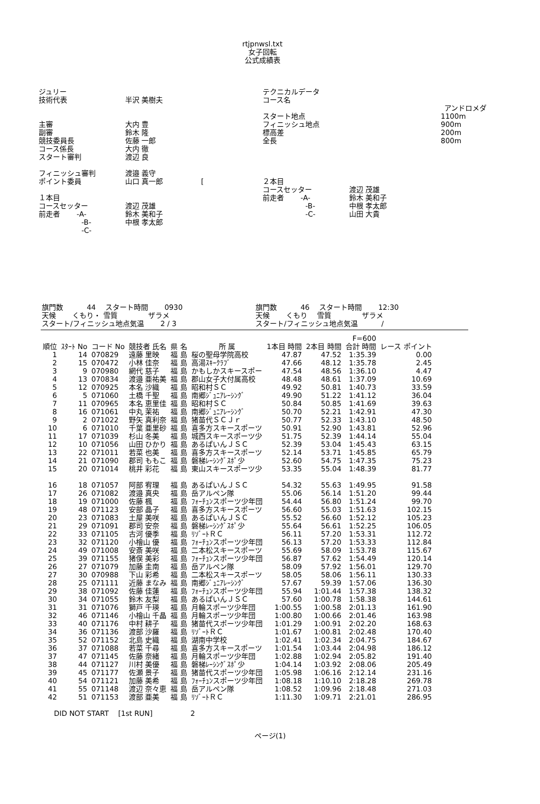rtjpnwsl.txt
女子回転
公式成績表
ジュリー
技術代表 半沢 美樹夫
主審 大内 豊
副審 鈴木 隆
競技委員長 佐藤 一郎
コース係長 大内 徹
スタート審判 渡辺 良
フィニッシュ審判 渡邉 義守
ポイント委員 山口 真一郎 　　　　　[
１本目
コースセッター 渡辺 茂雄
前走者 　　-A- 鈴木 美和子
　　　　　　-B- 中根 孝太郎
　　　　　　-C-
テクニカルデータ
コース名
アンドロメダ
スタート地点 1100m
フィニッシュ地点 900m
標高差 200m
全長 800m
２本目
コースセッター 渡辺 茂雄
前走者 　　-A- 鈴木 美和子
　　　　　　-B- 中根 孝太郎
　　　　　　-C- 山田 大貴
旗門数 　　　44 　スタート時間 　　0930
天候 　　くもり・ 雪質 　　　　ザラメ
スタート/フィニッシュ地点気温 　　2 / 3
旗門数 　　　46 　スタート時間 　　12:30
天候 　　くもり 　雪質 　　　　ザラメ
スタート/フィニッシュ地点気温 　　　/
| | | | | | | | | F=600 | |
| --- | --- | --- | --- | --- | --- | --- | --- | --- | --- |
| 順位 | ｽﾀｰﾄ No | コード No | 競技者 氏名 | 県 名 | 所 属 | 1本目 時間 | 2本目 時間 | 合計 時間 | レース ポイント |
| 1 | 14 | 070829 | 遠藤 里映 | 福 島 | 桜の聖母学院高校 | 47.87 | 47.52 | 1:35.39 | 0.00 |
| 2 | 15 | 070472 | 小林 佳奈 | 福 島 | 高湯ｽｷｰｸﾗﾌﾞ | 47.66 | 48.12 | 1:35.78 | 2.45 |
| 3 | 9 | 070980 | 網代 慈子 | 福 島 | かもしかスキースポー | 47.54 | 48.56 | 1:36.10 | 4.47 |
| 4 | 13 | 070834 | 渡邉 亜祐美 | 福 島 | 郡山女子大付属高校 | 48.48 | 48.61 | 1:37.09 | 10.69 |
| 5 | 12 | 070925 | 本名 沙織 | 福 島 | 昭和村ＳＣ | 49.92 | 50.81 | 1:40.73 | 33.59 |
| 6 | 5 | 071060 | 土橋 千聖 | 福 島 | 南郷ｼﾞｭﾆｱﾚｰｼﾝｸﾞ | 49.90 | 51.22 | 1:41.12 | 36.04 |
| 7 | 11 | 070965 | 本名 恵里佳 | 福 島 | 昭和村ＳＣ | 50.84 | 50.85 | 1:41.69 | 39.63 |
| 8 | 16 | 071061 | 中丸 茉祐 | 福 島 | 南郷ｼﾞｭﾆｱﾚｰｼﾝｸﾞ | 50.70 | 52.21 | 1:42.91 | 47.30 |
| 9 | 2 | 071022 | 野矢 真利奈 | 福 島 | 猪苗代ＳＣＪｒ | 50.77 | 52.33 | 1:43.10 | 48.50 |
| 10 | 6 | 071010 | 千葉 亜里砂 | 福 島 | 喜多方スキースポーツ | 50.91 | 52.90 | 1:43.81 | 52.96 |
| 11 | 17 | 071039 | 杉山 冬美 | 福 島 | 城西スキースポーツ少 | 51.75 | 52.39 | 1:44.14 | 55.04 |
| 12 | 10 | 071056 | 山田 ひかり | 福 島 | あるぱいんＪＳＣ | 52.39 | 53.04 | 1:45.43 | 63.15 |
| 13 | 22 | 071011 | 若菜 也美 | 福 島 | 喜多方スキースポーツ | 52.14 | 53.71 | 1:45.85 | 65.79 |
| 14 | 21 | 071090 | 郡司 ももこ | 福 島 | 磐梯ﾚｰｼﾝｸﾞｽﾎﾟ少 | 52.60 | 54.75 | 1:47.35 | 75.23 |
| 15 | 20 | 071014 | 桃井 彩花 | 福 島 | 東山スキースポーツ少 | 53.35 | 55.04 | 1:48.39 | 81.77 |
| 16 | 18 | 071057 | 阿部 宥理 | 福 島 | あるぱいんＪＳＣ | 54.32 | 55.63 | 1:49.95 | 91.58 |
| 17 | 26 | 071082 | 渡邉 真央 | 福 島 | 岳アルペン隊 | 55.06 | 56.14 | 1:51.20 | 99.44 |
| 18 | 19 | 071000 | 佐藤 楓 | 福 島 | ﾌｫｰﾁｭﾝスポーツ少年団 | 54.44 | 56.80 | 1:51.24 | 99.70 |
| 19 | 48 | 071123 | 安部 晶子 | 福 島 | 喜多方スキースポーツ | 56.60 | 55.03 | 1:51.63 | 102.15 |
| 20 | 23 | 071083 | 土屋 美咲 | 福 島 | あるぱいんＪＳＣ | 55.52 | 56.60 | 1:52.12 | 105.23 |
| 21 | 29 | 071091 | 郡司 安奈 | 福 島 | 磐梯ﾚｰｼﾝｸﾞｽﾎﾟ少 | 55.64 | 56.61 | 1:52.25 | 106.05 |
| 22 | 33 | 071105 | 古河 優季 | 福 島 | ﾘｿﾞｰﾄＲＣ | 56.11 | 57.20 | 1:53.31 | 112.72 |
| 23 | 32 | 071120 | 小檜山 優 | 福 島 | ﾌｫｰﾁｭﾝスポーツ少年団 | 56.13 | 57.20 | 1:53.33 | 112.84 |
| 24 | 49 | 071008 | 安斎 美咲 | 福 島 | 二本松スキースポーツ | 55.69 | 58.09 | 1:53.78 | 115.67 |
| 25 | 39 | 071155 | 猪俣 美彩 | 福 島 | ﾌｫｰﾁｭﾝスポーツ少年団 | 56.87 | 57.62 | 1:54.49 | 120.14 |
| 26 | 27 | 071079 | 加藤 圭南 | 福 島 | 岳アルペン隊 | 58.09 | 57.92 | 1:56.01 | 129.70 |
| 27 | 30 | 070988 | 下山 彩希 | 福 島 | 二本松スキースポーツ | 58.05 | 58.06 | 1:56.11 | 130.33 |
| 28 | 25 | 071111 | 近藤 まなみ | 福 島 | 南郷ｼﾞｭﾆｱﾚｰｼﾝｸﾞ | 57.67 | 59.39 | 1:57.06 | 136.30 |
| 29 | 38 | 071092 | 佐藤 佳蓮 | 福 島 | ﾌｫｰﾁｭﾝスポーツ少年団 | 55.94 | 1:01.44 | 1:57.38 | 138.32 |
| 30 | 34 | 071055 | 鈴木 友梨 | 福 島 | あるぱいんＪＳＣ | 57.60 | 1:00.78 | 1:58.38 | 144.61 |
| 31 | 31 | 071076 | 獅戸 千瑛 | 福 島 | 月輪スポーツ少年団 | 1:00.55 | 1:00.58 | 2:01.13 | 161.90 |
| 32 | 46 | 071146 | 小檜山 千晶 | 福 島 | 月輪スポーツ少年団 | 1:00.80 | 1:00.66 | 2:01.46 | 163.98 |
| 33 | 40 | 071176 | 中村 耕子 | 福 島 | 猪苗代スポーツ少年団 | 1:01.29 | 1:00.91 | 2:02.20 | 168.63 |
| 34 | 36 | 071136 | 渡部 沙羅 | 福 島 | ﾘｿﾞｰﾄＲＣ | 1:01.67 | 1:00.81 | 2:02.48 | 170.40 |
| 35 | 52 | 071152 | 北島 史織 | 福 島 | 湖南中学校 | 1:02.41 | 1:02.34 | 2:04.75 | 184.67 |
| 36 | 37 | 071088 | 若菜 千尋 | 福 島 | 喜多方スキースポーツ | 1:01.54 | 1:03.44 | 2:04.98 | 186.12 |
| 37 | 47 | 071145 | 佐藤 奈緒 | 福 島 | 月輪スポーツ少年団 | 1:02.88 | 1:02.94 | 2:05.82 | 191.40 |
| 38 | 44 | 071127 | 川村 美優 | 福 島 | 磐梯ﾚｰｼﾝｸﾞｽﾎﾟ少 | 1:04.14 | 1:03.92 | 2:08.06 | 205.49 |
| 39 | 45 | 071177 | 佐瀬 景子 | 福 島 | 猪苗代スポーツ少年団 | 1:05.98 | 1:06.16 | 2:12.14 | 231.16 |
| 40 | 54 | 071121 | 加藤 美希 | 福 島 | ﾌｫｰﾁｭﾝスポーツ少年団 | 1:08.18 | 1:10.10 | 2:18.28 | 269.78 |
| 41 | 55 | 071148 | 渡辺 奈々恵 | 福 島 | 岳アルペン隊 | 1:08.52 | 1:09.96 | 2:18.48 | 271.03 |
| 42 | 51 | 071153 | 渡部 亜美 | 福 島 | ﾘｿﾞｰﾄＲＣ | 1:11.30 | 1:09.71 | 2:21.01 | 286.95 |
DID NOT START 　[1st RUN] 　　　　　2
ページ(1)